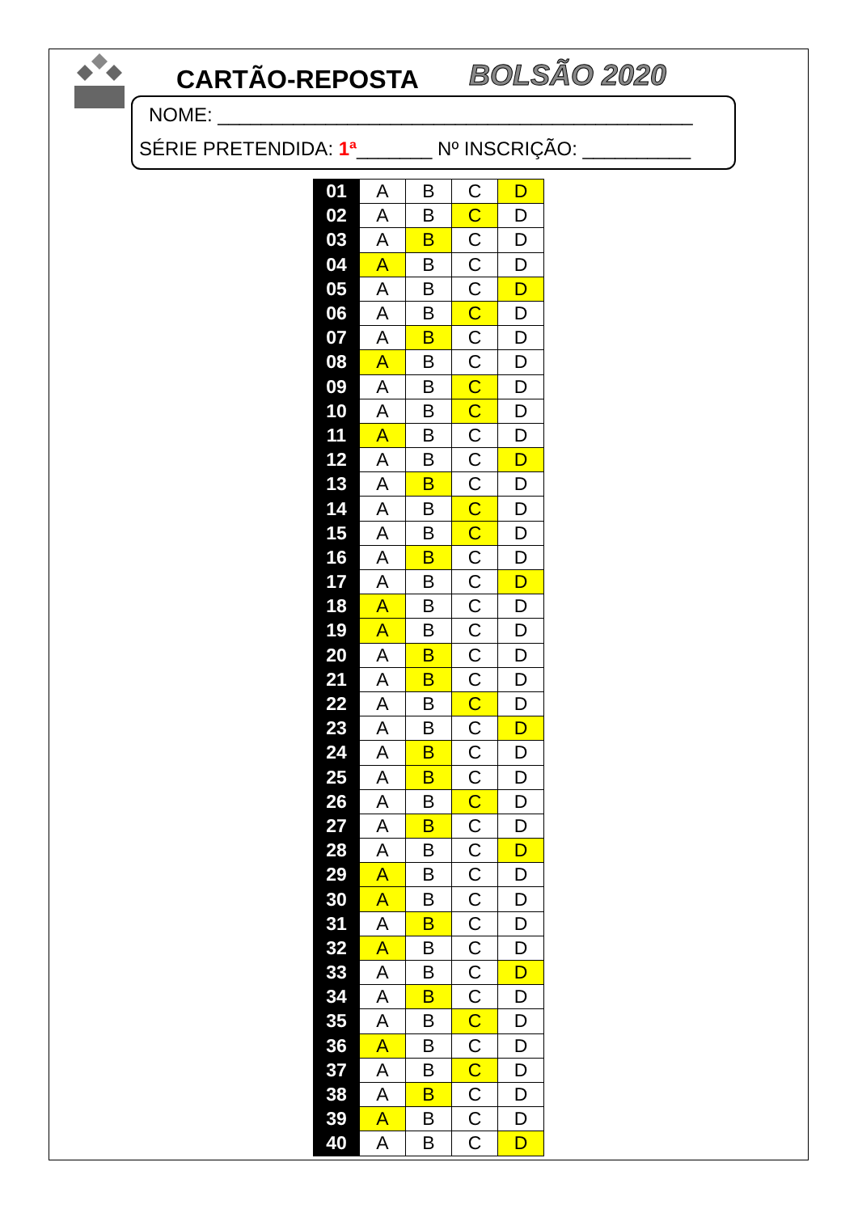CARTÃO-REPOSTA BOLSÃO 2020
NOME: ____________________________________________
SÉRIE PRETENDIDA: 1ª_______ Nº INSCRIÇÃO: __________
| 01 | A | B | C | D |
| 02 | A | B | C | D |
| 03 | A | B | C | D |
| 04 | A | B | C | D |
| 05 | A | B | C | D |
| 06 | A | B | C | D |
| 07 | A | B | C | D |
| 08 | A | B | C | D |
| 09 | A | B | C | D |
| 10 | A | B | C | D |
| 11 | A | B | C | D |
| 12 | A | B | C | D |
| 13 | A | B | C | D |
| 14 | A | B | C | D |
| 15 | A | B | C | D |
| 16 | A | B | C | D |
| 17 | A | B | C | D |
| 18 | A | B | C | D |
| 19 | A | B | C | D |
| 20 | A | B | C | D |
| 21 | A | B | C | D |
| 22 | A | B | C | D |
| 23 | A | B | C | D |
| 24 | A | B | C | D |
| 25 | A | B | C | D |
| 26 | A | B | C | D |
| 27 | A | B | C | D |
| 28 | A | B | C | D |
| 29 | A | B | C | D |
| 30 | A | B | C | D |
| 31 | A | B | C | D |
| 32 | A | B | C | D |
| 33 | A | B | C | D |
| 34 | A | B | C | D |
| 35 | A | B | C | D |
| 36 | A | B | C | D |
| 37 | A | B | C | D |
| 38 | A | B | C | D |
| 39 | A | B | C | D |
| 40 | A | B | C | D |